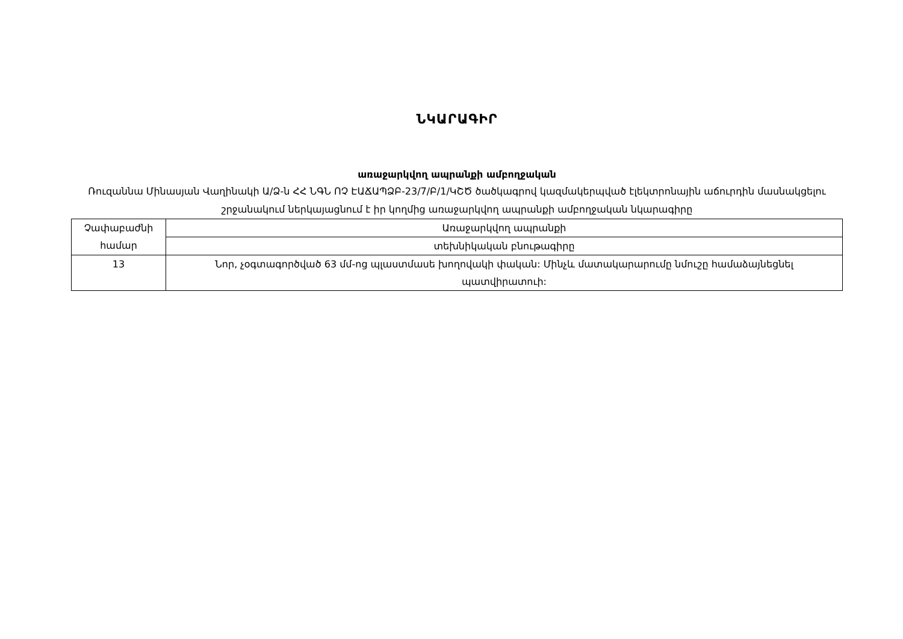ՆԿԱՐԱԳԻՐ
առաջարկվող ապրանքի ամբողջական
Ռուզաննա Մինասյան Վաղինակի Ա/Ձ-ն ՀՀ ՆԳՆ ՈՉ ԷԱՃԱՊՁԲ-23/7/Բ/1/ԿՇԾ ծածկագրով կազմակերպված էլեկտրոնային աճուրդին մասնակցելու շրջանակում ներկայացնում է իր կողմից առաջարկվող ապրանքի ամբողջական նկարագիրը
| Չափաբաժնի համար | Առաջարկվող ապրանքի |
| | տեխնիկական բնութագիրը |
| 13 | Նոր, չօգտագործված 63 մմ-ոց պլաստմասե խողովակի փական: Մինչև մատակարարումը նմուշը համաձայնեցնել պատվիրատուի: |